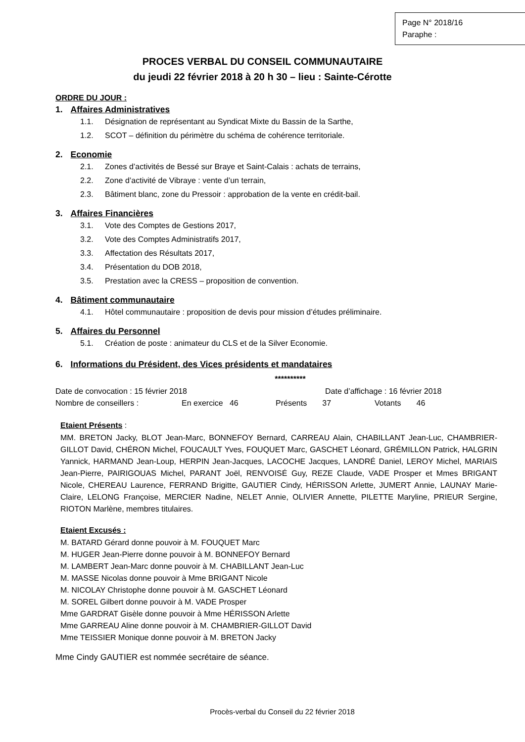Page N° 2018/16
Paraphe :
PROCES VERBAL DU CONSEIL COMMUNAUTAIRE
du jeudi 22 février 2018 à 20 h 30 – lieu : Sainte-Cérotte
ORDRE DU JOUR :
1. Affaires Administratives
1.1. Désignation de représentant au Syndicat Mixte du Bassin de la Sarthe,
1.2. SCOT – définition du périmètre du schéma de cohérence territoriale.
2. Economie
2.1. Zones d’activités de Bessé sur Braye et Saint-Calais : achats de terrains,
2.2. Zone d’activité de Vibraye : vente d’un terrain,
2.3. Bâtiment blanc, zone du Pressoir : approbation de la vente en crédit-bail.
3. Affaires Financières
3.1. Vote des Comptes de Gestions 2017,
3.2. Vote des Comptes Administratifs 2017,
3.3. Affectation des Résultats 2017,
3.4. Présentation du DOB 2018,
3.5. Prestation avec la CRESS – proposition de convention.
4. Bâtiment communautaire
4.1. Hôtel communautaire : proposition de devis pour mission d’études préliminaire.
5. Affaires du Personnel
5.1. Création de poste : animateur du CLS et de la Silver Economie.
6. Informations du Président, des Vices présidents et mandataires
**********
Date de convocation : 15 février 2018 Date d’affichage : 16 février 2018
Nombre de conseillers : En exercice 46 Présents 37 Votants 46
Etaient Présents :
MM. BRETON Jacky, BLOT Jean-Marc, BONNEFOY Bernard, CARREAU Alain, CHABILLANT Jean-Luc, CHAMBRIER-GILLOT David, CHÉRON Michel, FOUCAULT Yves, FOUQUET Marc, GASCHET Léonard, GRÉMILLON Patrick, HALGRIN Yannick, HARMAND Jean-Loup, HERPIN Jean-Jacques, LACOCHE Jacques, LANDRÉ Daniel, LEROY Michel, MARIAIS Jean-Pierre, PAIRIGOUAS Michel, PARANT Joël, RENVOISÉ Guy, REZE Claude, VADE Prosper et Mmes BRIGANT Nicole, CHEREAU Laurence, FERRAND Brigitte, GAUTIER Cindy, HÉRISSON Arlette, JUMERT Annie, LAUNAY Marie-Claire, LELONG Françoise, MERCIER Nadine, NELET Annie, OLIVIER Annette, PILETTE Maryline, PRIEUR Sergine, RIOTON Marlène, membres titulaires.
Etaient Excusés :
M. BATARD Gérard donne pouvoir à M. FOUQUET Marc
M. HUGER Jean-Pierre donne pouvoir à M. BONNEFOY Bernard
M. LAMBERT Jean-Marc donne pouvoir à M. CHABILLANT Jean-Luc
M. MASSE Nicolas donne pouvoir à Mme BRIGANT Nicole
M. NICOLAY Christophe donne pouvoir à M. GASCHET Léonard
M. SOREL Gilbert donne pouvoir à M. VADE Prosper
Mme GARDRAT Gisèle donne pouvoir à Mme HÉRISSON Arlette
Mme GARREAU Aline donne pouvoir à M. CHAMBRIER-GILLOT David
Mme TEISSIER Monique donne pouvoir à M. BRETON Jacky
Mme Cindy GAUTIER est nommée secrétaire de séance.
Procès-verbal du Conseil du 22 février 2018